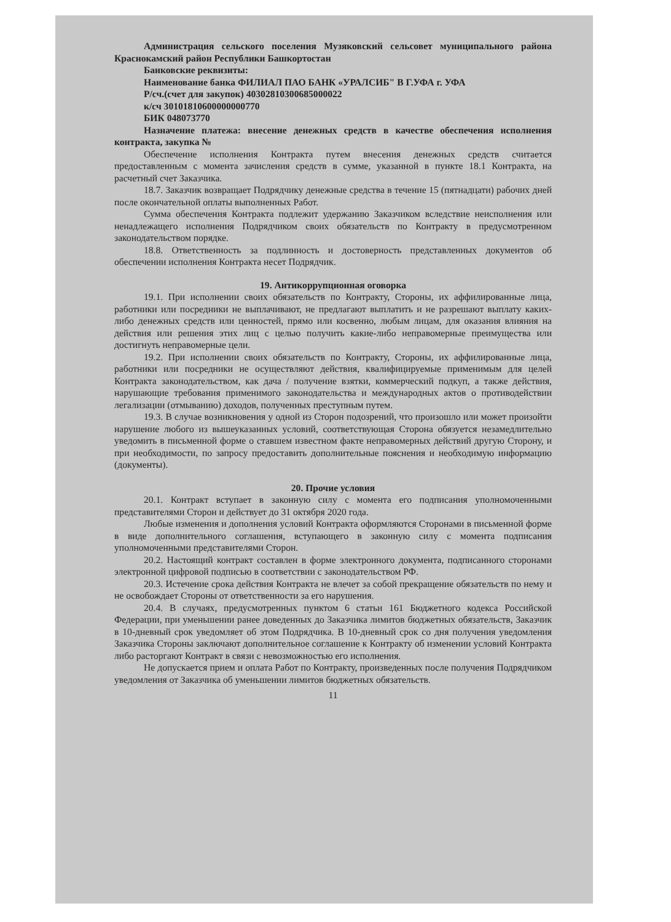Администрация сельского поселения Музяковский сельсовет муниципального района Краснокамский район Республики Башкортостан
Банковские реквизиты:
Наименование банка ФИЛИАЛ ПАО БАНК «УРАЛСИБ" В Г.УФА г. УФА
Р/сч.(счет для закупок) 40302810300685000022
к/сч 30101810600000000770
БИК 048073770
Назначение платежа: внесение денежных средств в качестве обеспечения исполнения контракта, закупка №
Обеспечение исполнения Контракта путем внесения денежных средств считается предоставленным с момента зачисления средств в сумме, указанной в пункте 18.1 Контракта, на расчетный счет Заказчика.
18.7. Заказчик возвращает Подрядчику денежные средства в течение 15 (пятнадцати) рабочих дней после окончательной оплаты выполненных Работ.
Сумма обеспечения Контракта подлежит удержанию Заказчиком вследствие неисполнения или ненадлежащего исполнения Подрядчиком своих обязательств по Контракту в предусмотренном законодательством порядке.
18.8. Ответственность за подлинность и достоверность представленных документов об обеспечении исполнения Контракта несет Подрядчик.
19. Антикоррупционная оговорка
19.1. При исполнении своих обязательств по Контракту, Стороны, их аффилированные лица, работники или посредники не выплачивают, не предлагают выплатить и не разрешают выплату каких-либо денежных средств или ценностей, прямо или косвенно, любым лицам, для оказания влияния на действия или решения этих лиц с целью получить какие-либо неправомерные преимущества или достигнуть неправомерные цели.
19.2. При исполнении своих обязательств по Контракту, Стороны, их аффилированные лица, работники или посредники не осуществляют действия, квалифицируемые применимым для целей Контракта законодательством, как дача / получение взятки, коммерческий подкуп, а также действия, нарушающие требования применимого законодательства и международных актов о противодействии легализации (отмыванию) доходов, полученных преступным путем.
19.3. В случае возникновения у одной из Сторон подозрений, что произошло или может произойти нарушение любого из вышеуказанных условий, соответствующая Сторона обязуется незамедлительно уведомить в письменной форме о ставшем известном факте неправомерных действий другую Сторону, и при необходимости, по запросу предоставить дополнительные пояснения и необходимую информацию (документы).
20. Прочие условия
20.1. Контракт вступает в законную силу с момента его подписания уполномоченными представителями Сторон и действует до 31 октября 2020 года.
Любые изменения и дополнения условий Контракта оформляются Сторонами в письменной форме в виде дополнительного соглашения, вступающего в законную силу с момента подписания уполномоченными представителями Сторон.
20.2. Настоящий контракт составлен в форме электронного документа, подписанного сторонами электронной цифровой подписью в соответствии с законодательством РФ.
20.3. Истечение срока действия Контракта не влечет за собой прекращение обязательств по нему и не освобождает Стороны от ответственности за его нарушения.
20.4. В случаях, предусмотренных пунктом 6 статьи 161 Бюджетного кодекса Российской Федерации, при уменьшении ранее доведенных до Заказчика лимитов бюджетных обязательств, Заказчик в 10-дневный срок уведомляет об этом Подрядчика. В 10-дневный срок со дня получения уведомления Заказчика Стороны заключают дополнительное соглашение к Контракту об изменении условий Контракта либо расторгают Контракт в связи с невозможностью его исполнения.
Не допускается прием и оплата Работ по Контракту, произведенных после получения Подрядчиком уведомления от Заказчика об уменьшении лимитов бюджетных обязательств.
11